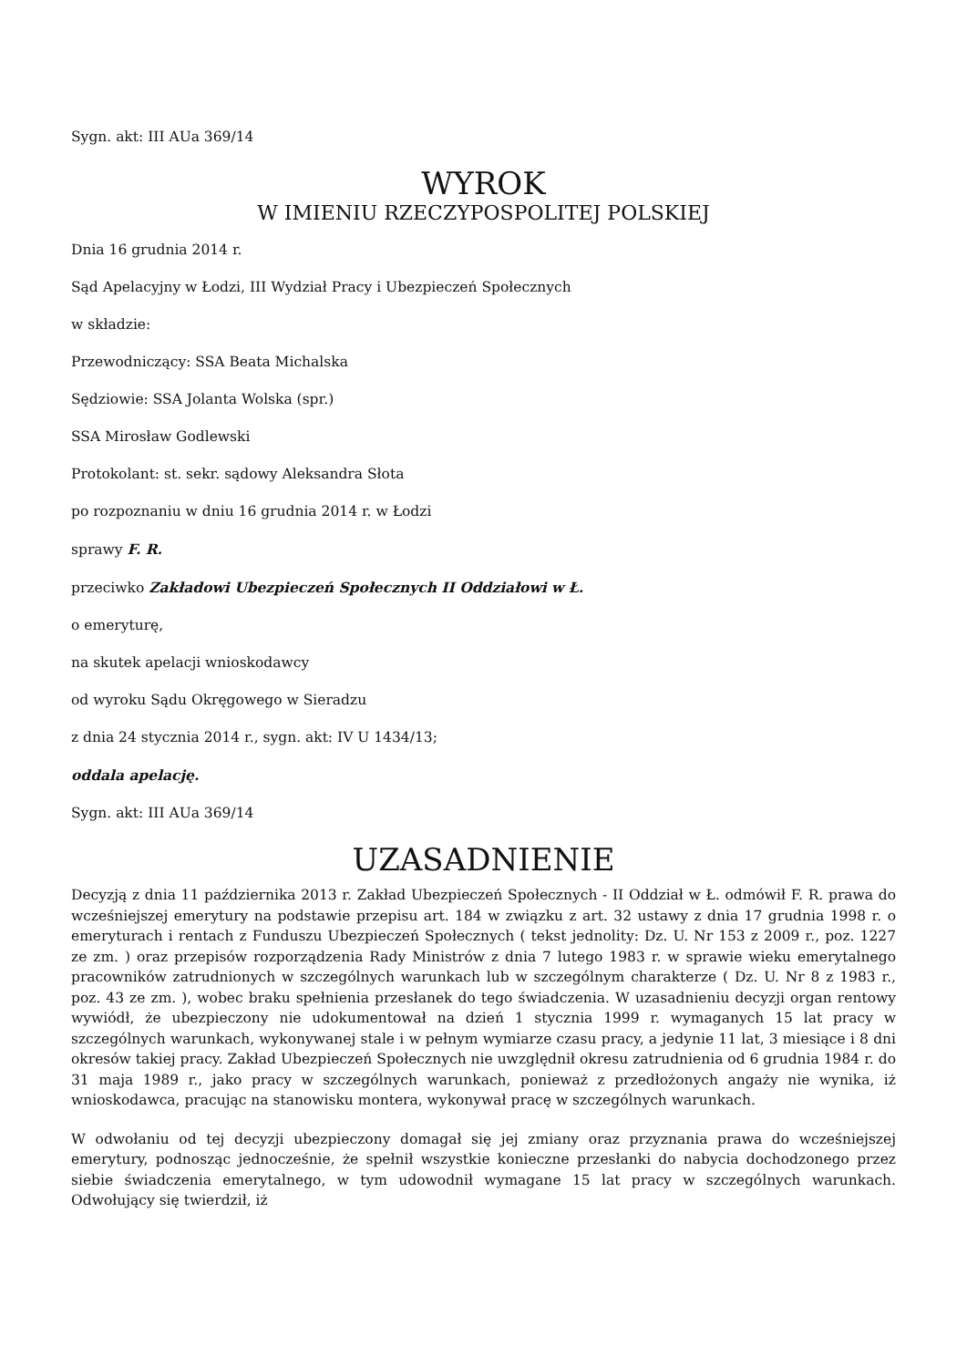Sygn. akt: III AUa 369/14
WYROK
W IMIENIU RZECZYPOSPOLITEJ POLSKIEJ
Dnia 16 grudnia 2014 r.
Sąd Apelacyjny w Łodzi, III Wydział Pracy i Ubezpieczeń Społecznych
w składzie:
Przewodniczący: SSA Beata Michalska
Sędziowie: SSA Jolanta Wolska (spr.)
SSA Mirosław Godlewski
Protokolant: st. sekr. sądowy Aleksandra Słota
po rozpoznaniu w dniu 16 grudnia 2014 r. w Łodzi
sprawy F. R.
przeciwko Zakładowi Ubezpieczeń Społecznych II Oddziałowi w Ł.
o emeryturę,
na skutek apelacji wnioskodawcy
od wyroku Sądu Okręgowego w Sieradzu
z dnia 24 stycznia 2014 r., sygn. akt: IV U 1434/13;
oddala apelację.
Sygn. akt: III AUa 369/14
UZASADNIENIE
Decyzją z dnia 11 października 2013 r. Zakład Ubezpieczeń Społecznych - II Oddział w Ł. odmówił F. R. prawa do wcześniejszej emerytury na podstawie przepisu art. 184 w związku z art. 32 ustawy z dnia 17 grudnia 1998 r. o emeryturach i rentach z Funduszu Ubezpieczeń Społecznych ( tekst jednolity: Dz. U. Nr 153 z 2009 r., poz. 1227 ze zm. ) oraz przepisów rozporządzenia Rady Ministrów z dnia 7 lutego 1983 r. w sprawie wieku emerytalnego pracowników zatrudnionych w szczególnych warunkach lub w szczególnym charakterze ( Dz. U. Nr 8 z 1983 r., poz. 43 ze zm. ), wobec braku spełnienia przesłanek do tego świadczenia. W uzasadnieniu decyzji organ rentowy wywiódł, że ubezpieczony nie udokumentował na dzień 1 stycznia 1999 r. wymaganych 15 lat pracy w szczególnych warunkach, wykonywanej stale i w pełnym wymiarze czasu pracy, a jedynie 11 lat, 3 miesiące i 8 dni okresów takiej pracy. Zakład Ubezpieczeń Społecznych nie uwzględnił okresu zatrudnienia od 6 grudnia 1984 r. do 31 maja 1989 r., jako pracy w szczególnych warunkach, ponieważ z przedłożonych angaży nie wynika, iż wnioskodawca, pracując na stanowisku montera, wykonywał pracę w szczególnych warunkach.
W odwołaniu od tej decyzji ubezpieczony domagał się jej zmiany oraz przyznania prawa do wcześniejszej emerytury, podnosząc jednocześnie, że spełnił wszystkie konieczne przesłanki do nabycia dochodzonego przez siebie świadczenia emerytalnego, w tym udowodnił wymagane 15 lat pracy w szczególnych warunkach. Odwołujący się twierdził, iż